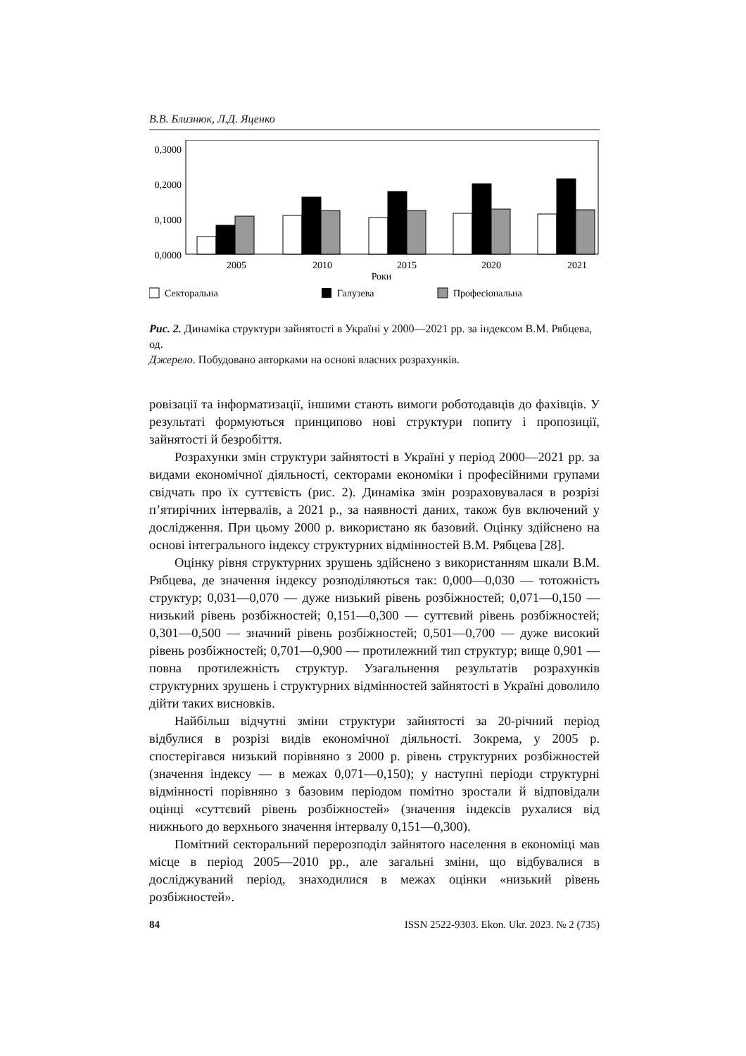В.В. Близнюк, Л.Д. Яценко
0,3000
0,2000
0,1000
0,0000
2005
2010
2015
2020
2021
Роки
Секторальна
Галузева
Професіональна
Рис. 2. Динаміка структури зайнятості в Україні у 2000—2021 рр. за індексом В.М. Рябцева, од.
Джерело. Побудовано авторками на основі власних розрахунків.
ровізації та інформатизації, іншими стають вимоги роботодавців до фахівців. У результаті формуються принципово нові структури попиту і пропозиції, зайнятості й безробіття.
Розрахунки змін структури зайнятості в Україні у період 2000—2021 рр. за видами економічної діяльності, секторами економіки і професійними групами свідчать про їх суттєвість (рис. 2). Динаміка змін розраховувалася в розрізі п’ятирічних інтервалів, а 2021 р., за наявності даних, також був включений у дослідження. При цьому 2000 р. використано як базовий. Оцінку здійснено на основі інтегрального індексу структурних відмінностей В.М. Рябцева [28].
Оцінку рівня структурних зрушень здійснено з використанням шкали В.М. Рябцева, де значення індексу розподіляються так: 0,000—0,030 — тотожність структур; 0,031—0,070 — дуже низький рівень розбіжностей; 0,071—0,150 — низький рівень розбіжностей; 0,151—0,300 — суттєвий рівень розбіжностей; 0,301—0,500 — значний рівень розбіжностей; 0,501—0,700 — дуже високий рівень розбіжностей; 0,701—0,900 — протилежний тип структур; вище 0,901 — повна протилежність структур. Узагальнення результатів розрахунків структурних зрушень і структурних відмінностей зайнятості в Україні доволило дійти таких висновків.
Найбільш відчутні зміни структури зайнятості за 20-річний період відбулися в розрізі видів економічної діяльності. Зокрема, у 2005 р. спостерігався низький порівняно з 2000 р. рівень структурних розбіжностей (значення індексу — в межах 0,071—0,150); у наступні періоди структурні відмінності порівняно з базовим періодом помітно зростали й відповідали оцінці «суттєвий рівень розбіжностей» (значення індексів рухалися від нижнього до верхнього значення інтервалу 0,151—0,300).
Помітний секторальний перерозподіл зайнятого населення в економіці мав місце в період 2005—2010 рр., але загальні зміни, що відбувалися в досліджуваний період, знаходилися в межах оцінки «низький рівень розбіжностей».
84 ISSN 2522-9303. Ekon. Ukr. 2023. № 2 (735)